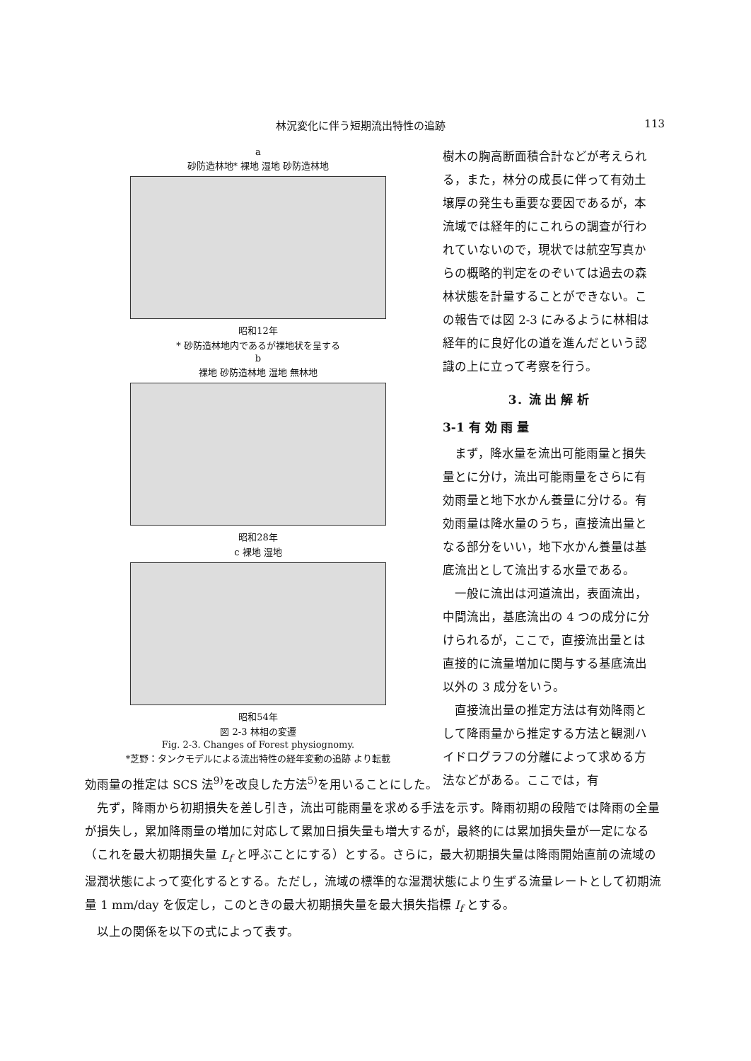林況変化に伴う短期流出特性の追跡 113
a
砂防造林地* 裸地 湿地 砂防造林地
昭和12年
* 砂防造林地内であるが裸地状を呈する
b
裸地 砂防造林地 湿地 無林地
昭和28年
c 裸地 湿地
昭和54年
図 2-3 林相の変遷
Fig. 2-3. Changes of Forest physiognomy.
*芝野：タンクモデルによる流出特性の経年変動の追跡 より転載
樹木の胸高断面積合計などが考えられる，また，林分の成長に伴って有効土壌厚の発生も重要な要因であるが，本流域では経年的にこれらの調査が行われていないので，現状では航空写真からの概略的判定をのぞいては過去の森林状態を計量することができない。この報告では図 2-3 にみるように林相は経年的に良好化の道を進んだという認識の上に立って考察を行う。
3．流 出 解 析
3-1 有 効 雨 量
まず，降水量を流出可能雨量と損失量とに分け，流出可能雨量をさらに有効雨量と地下水かん養量に分ける。有効雨量は降水量のうち，直接流出量となる部分をいい，地下水かん養量は基底流出として流出する水量である。
一般に流出は河道流出，表面流出，中間流出，基底流出の 4 つの成分に分けられるが，ここで，直接流出量とは直接的に流量増加に関与する基底流出以外の 3 成分をいう。
直接流出量の推定方法は有効降雨として降雨量から推定する方法と観測ハイドログラフの分離によって求める方法などがある。ここでは，有
効雨量の推定は SCS 法<sup>9)</sup>を改良した方法<sup>5)</sup>を用いることにした。
先ず，降雨から初期損失を差し引き，流出可能雨量を求める手法を示す。降雨初期の段階では降雨の全量が損失し，累加降雨量の増加に対応して累加日損失量も増大するが，最終的には累加損失量が一定になる（これを最大初期損失量 L<sub>f</sub> と呼ぶことにする）とする。さらに，最大初期損失量は降雨開始直前の流域の湿潤状態によって変化するとする。ただし，流域の標準的な湿潤状態により生ずる流量レートとして初期流量 1 mm/day を仮定し，このときの最大初期損失量を最大損失指標 I<sub>f</sub> とする。
以上の関係を以下の式によって表す。